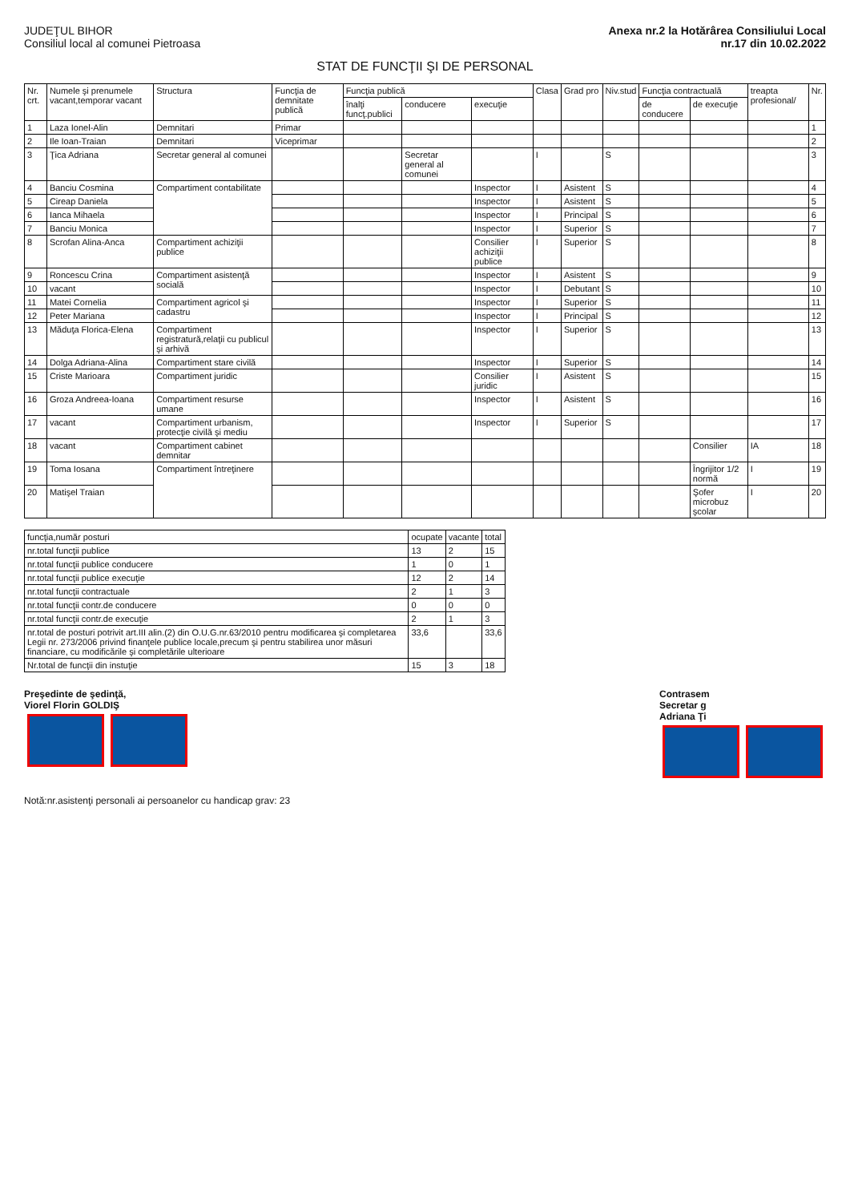JUDEŢUL BIHOR
Consiliul local al comunei Pietroasa
Anexa nr.2 la Hotărârea Consiliului Local
nr.17 din 10.02.2022
STAT DE FUNCŢII ŞI DE PERSONAL
| Nr. crt. | Numele şi prenumele vacant,temporar vacant | Structura | Funcţia de demnitate publică | Funcţia publică | | | Clasa | Grad pro | Niv.stud | Funcţia contractuală | | treapta profesional/ | Nr. |
| --- | --- | --- | --- | --- | --- | --- | --- | --- | --- | --- | --- | --- | --- |
| | | | | înalţi funcţ.publici | conducere | execuţie | | | | de conducere | de execuţie | | |
| 1 | Laza Ionel-Alin | Demnitari | Primar | | | | | | | | | | 1 |
| 2 | Ile Ioan-Traian | Demnitari | Viceprimar | | | | | | | | | | 2 |
| 3 | Ţica Adriana | Secretar general al comunei | | | Secretar general al comunei | | I | | S | | | | 3 |
| 4 | Banciu Cosmina | Compartiment contabilitate | | | | Inspector | I | Asistent | S | | | | 4 |
| 5 | Cireap Daniela | | | | | Inspector | I | Asistent | S | | | | 5 |
| 6 | Ianca Mihaela | | | | | Inspector | I | Principal | S | | | | 6 |
| 7 | Banciu Monica | | | | | Inspector | I | Superior | S | | | | 7 |
| 8 | Scrofan Alina-Anca | Compartiment achiziţii publice | | | | Consilier achiziţii publice | I | Superior | S | | | | 8 |
| 9 | Roncescu Crina | Compartiment asistenţă socială | | | | Inspector | I | Asistent | S | | | | 9 |
| 10 | vacant | | | | | Inspector | I | Debutant | S | | | | 10 |
| 11 | Matei Cornelia | Compartiment agricol şi cadastru | | | | Inspector | I | Superior | S | | | | 11 |
| 12 | Peter Mariana | | | | | Inspector | I | Principal | S | | | | 12 |
| 13 | Măduţa Florica-Elena | Compartiment registratură,relaţii cu publicul şi arhivă | | | | Inspector | I | Superior | S | | | | 13 |
| 14 | Dolga Adriana-Alina | Compartiment stare civilă | | | | Inspector | I | Superior | S | | | | 14 |
| 15 | Criste Marioara | Compartiment juridic | | | | Consilier juridic | I | Asistent | S | | | | 15 |
| 16 | Groza Andreea-Ioana | Compartiment resurse umane | | | | Inspector | I | Asistent | S | | | | 16 |
| 17 | vacant | Compartiment urbanism, protecţie civilă şi mediu | | | | Inspector | I | Superior | S | | | | 17 |
| 18 | vacant | Compartiment cabinet demnitar | | | | | | | | | Consilier | IA | 18 |
| 19 | Toma Iosana | Compartiment întreţinere | | | | | | | | | Îngrijitor 1/2 normă | I | 19 |
| 20 | Matişel Traian | | | | | | | | | | Şofer microbuz şcolar | I | 20 |
| funcţia,număr posturi | ocupate | vacante | total |
| --- | --- | --- | --- |
| nr.total funcţii publice | 13 | 2 | 15 |
| nr.total funcţii publice conducere | 1 | 0 | 1 |
| nr.total funcţii publice execuţie | 12 | 2 | 14 |
| nr.total funcţii contractuale | 2 | 1 | 3 |
| nr.total funcţii contr.de conducere | 0 | 0 | 0 |
| nr.total funcţii contr.de execuţie | 2 | 1 | 3 |
| nr.total de posturi potrivit art.III alin.(2) din O.U.G.nr.63/2010 pentru modificarea şi completarea Legii nr. 273/2006 privind finanţele publice locale,precum şi pentru stabilirea unor măsuri financiare, cu modificările şi completările ulterioare | 33,6 | | 33,6 |
| Nr.total de funcţii din instuţie | 15 | 3 | 18 |
Preşedinte de şedinţă,
Viorel Florin GOLDIŞ
Contrasem
Secretar g
Adriana Ţi
Notă:nr.asistenţi personali ai persoanelor cu handicap grav: 23